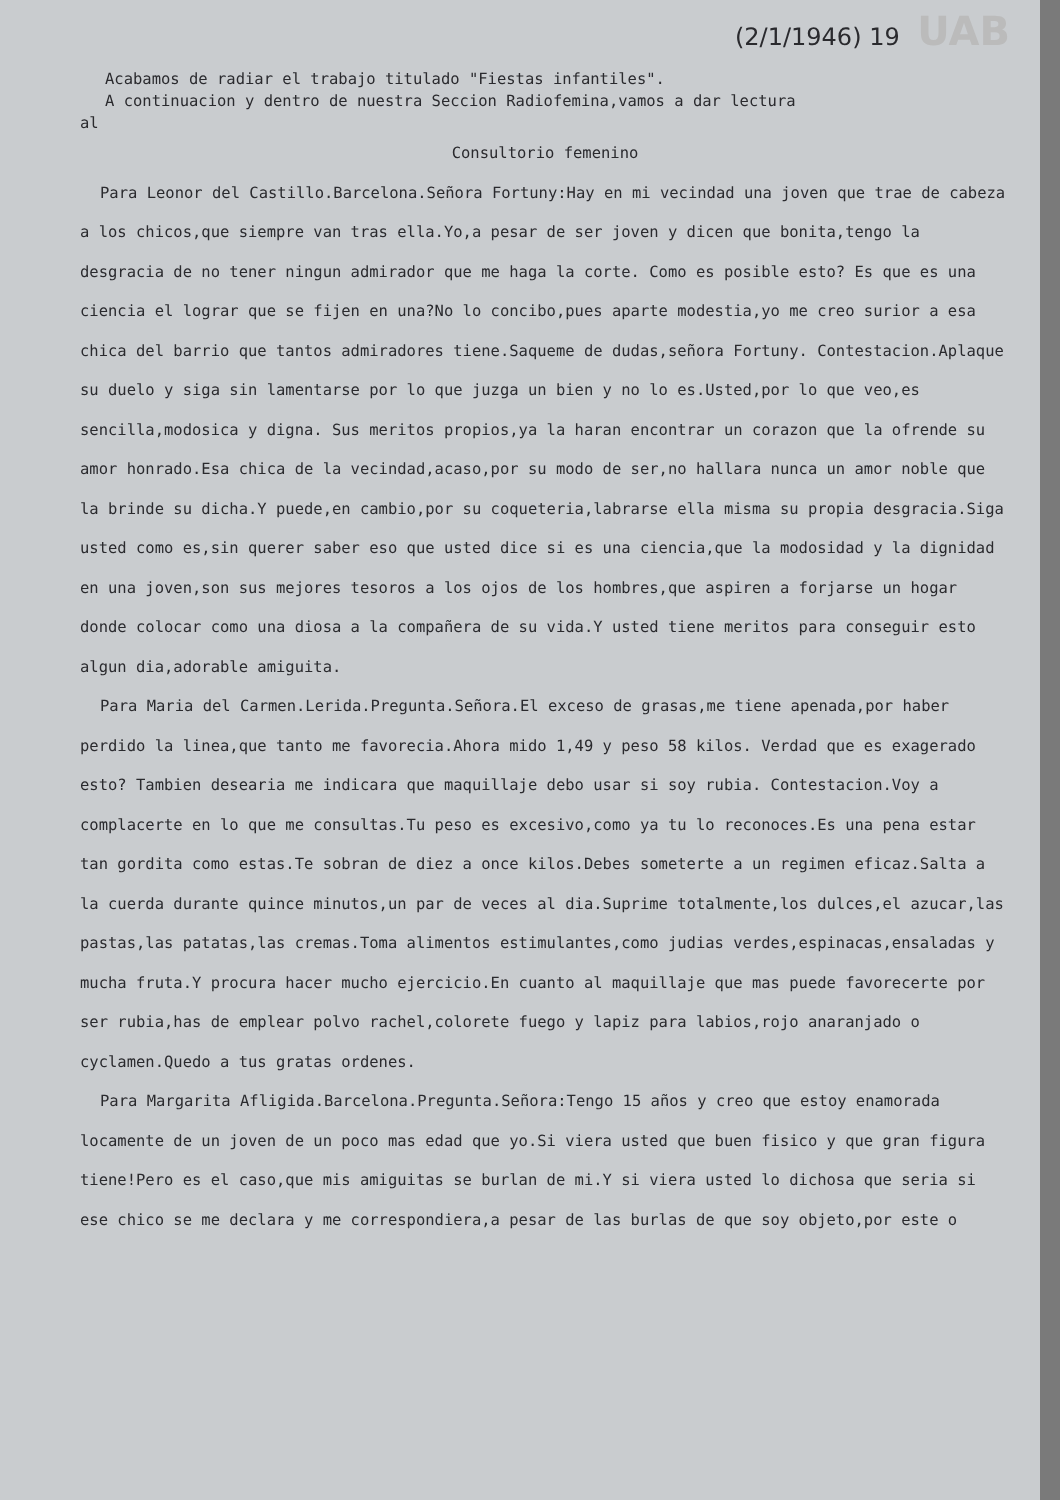(2/1/1946) 19 UAB
Acabamos de radiar el trabajo titulado "Fiestas infantiles".
A continuacion y dentro de nuestra Seccion Radiofemina,vamos a dar lectura
al
Consultorio femenino
Para Leonor del Castillo.Barcelona.Señora Fortuny:Hay en mi vecindad una joven que trae de cabeza a los chicos,que siempre van tras ella.Yo,a pesar de ser joven y dicen que bonita,tengo la desgracia de no tener ningun admirador que me haga la corte. Como es posible esto? Es que es una ciencia el lograr que se fijen en una?No lo concibo,pues aparte modestia,yo me creo surior a esa chica del barrio que tantos admiradores tiene.Saqueme de dudas,señora Fortuny. Contestacion.Aplaque su duelo y siga sin lamentarse por lo que juzga un bien y no lo es.Usted,por lo que veo,es sencilla,modosica y digna. Sus meritos propios,ya la haran encontrar un corazon que la ofrende su amor honrado.Esa chica de la vecindad,acaso,por su modo de ser,no hallara nunca un amor noble que la brinde su dicha.Y puede,en cambio,por su coqueteria,labrarse ella misma su propia desgracia.Siga usted como es,sin querer saber eso que usted dice si es una ciencia,que la modosidad y la dignidad en una joven,son sus mejores tesoros a los ojos de los hombres,que aspiren a forjarse un hogar donde colocar como una diosa a la compañera de su vida.Y usted tiene meritos para conseguir esto algun dia,adorable amiguita.
Para Maria del Carmen.Lerida.Pregunta.Señora.El exceso de grasas,me tiene apenada,por haber perdido la linea,que tanto me favorecia.Ahora mido 1,49 y peso 58 kilos. Verdad que es exagerado esto? Tambien desearia me indicara que maquillaje debo usar si soy rubia. Contestacion.Voy a complacerte en lo que me consultas.Tu peso es excesivo,como ya tu lo reconoces.Es una pena estar tan gordita como estas.Te sobran de diez a once kilos.Debes someterte a un regimen eficaz.Salta a la cuerda durante quince minutos,un par de veces al dia.Suprime totalmente,los dulces,el azucar,las pastas,las patatas,las cremas.Toma alimentos estimulantes,como judias verdes,espinacas,ensaladas y mucha fruta.Y procura hacer mucho ejercicio.En cuanto al maquillaje que mas puede favorecerte por ser rubia,has de emplear polvo rachel,colorete fuego y lapiz para labios,rojo anaranjado o cyclamen.Quedo a tus gratas ordenes.
Para Margarita Afligida.Barcelona.Pregunta.Señora:Tengo 15 años y creo que estoy enamorada locamente de un joven de un poco mas edad que yo.Si viera usted que buen fisico y que gran figura tiene!Pero es el caso,que mis amiguitas se burlan de mi.Y si viera usted lo dichosa que seria si ese chico se me declara y me correspondiera,a pesar de las burlas de que soy objeto,por este o